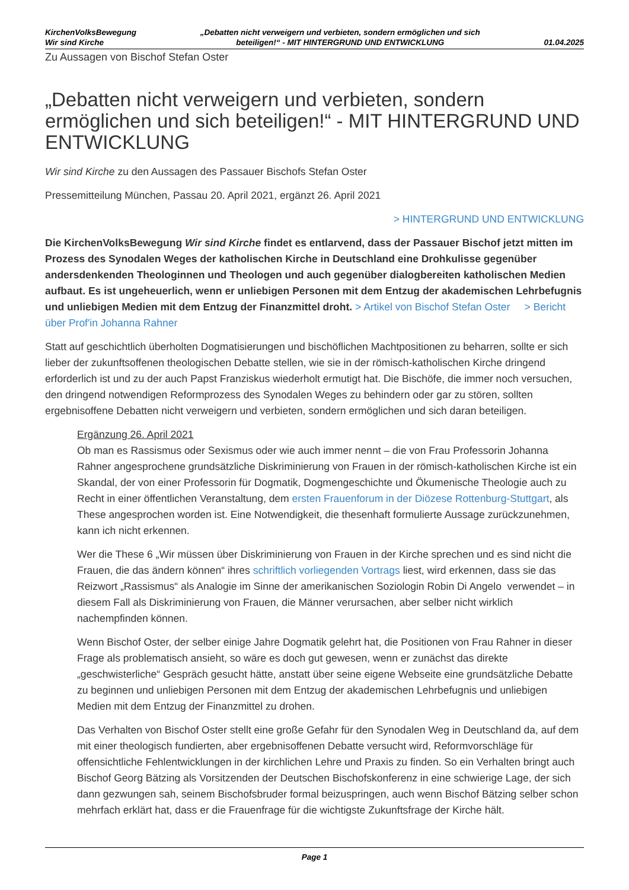KirchenVolksBewegung
Wir sind Kirche
„Debatten nicht verweigern und verbieten, sondern ermöglichen und sich
beteiligen!“ - MIT HINTERGRUND UND ENTWICKLUNG
01.04.2025
Zu Aussagen von Bischof Stefan Oster
„Debatten nicht verweigern und verbieten, sondern ermöglichen und sich beteiligen!“ - MIT HINTERGRUND UND ENTWICKLUNG
Wir sind Kirche zu den Aussagen des Passauer Bischofs Stefan Oster
Pressemitteilung München, Passau 20. April 2021, ergänzt 26. April 2021
> HINTERGRUND UND ENTWICKLUNG
Die KirchenVolksBewegung Wir sind Kirche findet es entlarvend, dass der Passauer Bischof jetzt mitten im Prozess des Synodalen Weges der katholischen Kirche in Deutschland eine Drohkulisse gegenüber andersdenkenden Theologinnen und Theologen und auch gegenüber dialogbereiten katholischen Medien aufbaut. Es ist ungeheuerlich, wenn er unliebigen Personen mit dem Entzug der akademischen Lehrbefugnis und unliebigen Medien mit dem Entzug der Finanzmittel droht. > Artikel von Bischof Stefan Oster > Bericht über Prof'in Johanna Rahner
Statt auf geschichtlich überholten Dogmatisierungen und bischöflichen Machtpositionen zu beharren, sollte er sich lieber der zukunftsoffenen theologischen Debatte stellen, wie sie in der römisch-katholischen Kirche dringend erforderlich ist und zu der auch Papst Franziskus wiederholt ermutigt hat. Die Bischöfe, die immer noch versuchen, den dringend notwendigen Reformprozess des Synodalen Weges zu behindern oder gar zu stören, sollten ergebnisoffene Debatten nicht verweigern und verbieten, sondern ermöglichen und sich daran beteiligen.
Ergänzung 26. April 2021
Ob man es Rassismus oder Sexismus oder wie auch immer nennt – die von Frau Professorin Johanna Rahner angesprochene grundsätzliche Diskriminierung von Frauen in der römisch-katholischen Kirche ist ein Skandal, der von einer Professorin für Dogmatik, Dogmengeschichte und Ökumenische Theologie auch zu Recht in einer öffentlichen Veranstaltung, dem ersten Frauenforum in der Diözese Rottenburg-Stuttgart, als These angesprochen worden ist. Eine Notwendigkeit, die thesenhaft formulierte Aussage zurückzunehmen, kann ich nicht erkennen.
Wer die These 6 „Wir müssen über Diskriminierung von Frauen in der Kirche sprechen und es sind nicht die Frauen, die das ändern können“ ihres schriftlich vorliegenden Vortrags liest, wird erkennen, dass sie das Reizwort „Rassismus“ als Analogie im Sinne der amerikanischen Soziologin Robin Di Angelo verwendet – in diesem Fall als Diskriminierung von Frauen, die Männer verursachen, aber selber nicht wirklich nachempfinden können.
Wenn Bischof Oster, der selber einige Jahre Dogmatik gelehrt hat, die Positionen von Frau Rahner in dieser Frage als problematisch ansieht, so wäre es doch gut gewesen, wenn er zunächst das direkte „geschwisterliche“ Gespräch gesucht hätte, anstatt über seine eigene Webseite eine grundsätzliche Debatte zu beginnen und unliebigen Personen mit dem Entzug der akademischen Lehrbefugnis und unliebigen Medien mit dem Entzug der Finanzmittel zu drohen.
Das Verhalten von Bischof Oster stellt eine große Gefahr für den Synodalen Weg in Deutschland da, auf dem mit einer theologisch fundierten, aber ergebnisoffenen Debatte versucht wird, Reformvorschläge für offensichtliche Fehlentwicklungen in der kirchlichen Lehre und Praxis zu finden. So ein Verhalten bringt auch Bischof Georg Bätzing als Vorsitzenden der Deutschen Bischofskonferenz in eine schwierige Lage, der sich dann gezwungen sah, seinem Bischofsbruder formal beizuspringen, auch wenn Bischof Bätzing selber schon mehrfach erklärt hat, dass er die Frauenfrage für die wichtigste Zukunftsfrage der Kirche hält.
Page 1